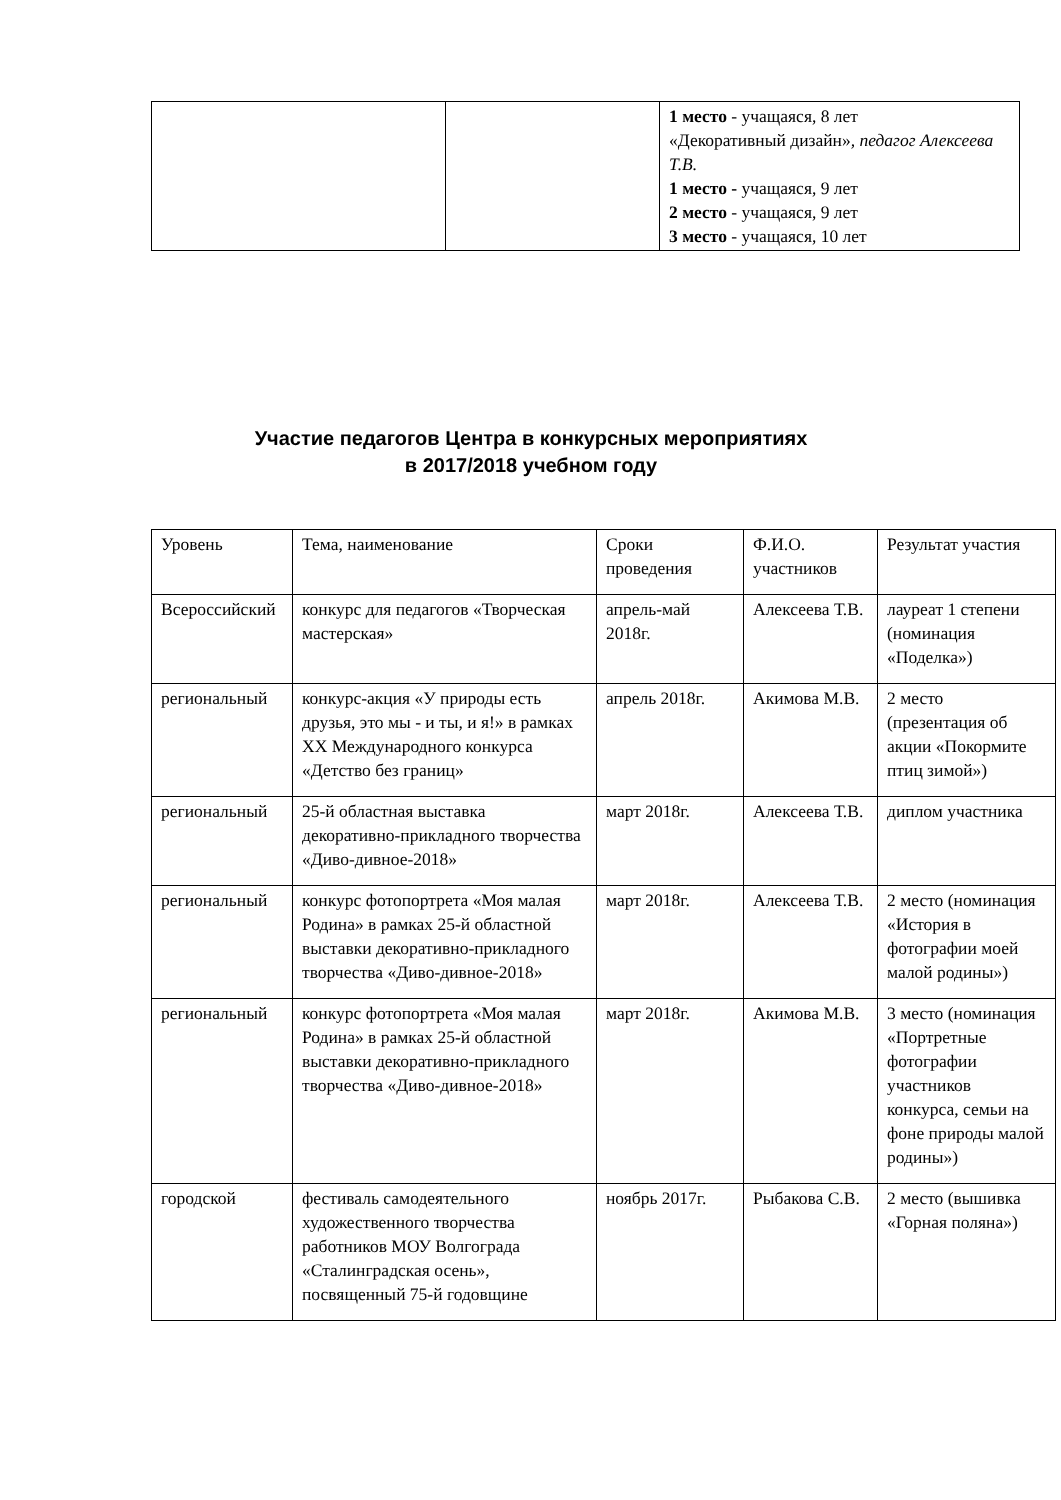| | | 1 место - учащаяся, 8 лет «Декоративный дизайн» , педагог Алексеева Т.В. 1 место - учащаяся, 9 лет 2 место - учащаяся, 9 лет 3 место - учащаяся, 10 лет |
Участие педагогов Центра в конкурсных мероприятиях
в 2017/2018 учебном году
| Уровень | Тема, наименование | Сроки проведения | Ф.И.О. участников | Результат участия |
| Всероссийский | конкурс для педагогов «Творческая мастерская» | апрель-май 2018г. | Алексеева Т.В. | лауреат 1 степени (номинация «Поделка») |
| региональный | конкурс-акция «У природы есть друзья, это мы - и ты, и я!» в рамках XX Международного конкурса «Детство без границ» | апрель 2018г. | Акимова М.В. | 2 место (презентация об акции «Покормите птиц зимой») |
| региональный | 25-й областная выставка декоративно-прикладного творчества «Диво-дивное-2018» | март 2018г. | Алексеева Т.В. | диплом участника |
| региональный | конкурс фотопортрета «Моя малая Родина» в рамках 25-й областной выставки декоративно-прикладного творчества «Диво-дивное-2018» | март 2018г. | Алексеева Т.В. | 2 место (номинация «История в фотографии моей малой родины») |
| региональный | конкурс фотопортрета «Моя малая Родина» в рамках 25-й областной выставки декоративно-прикладного творчества «Диво-дивное-2018» | март 2018г. | Акимова М.В. | 3 место (номинация «Портретные фотографии участников конкурса, семьи на фоне природы малой родины») |
| городской | фестиваль самодеятельного художественного творчества работников МОУ Волгограда «Сталинградская осень», посвященный 75-й годовщине | ноябрь 2017г. | Рыбакова С.В. | 2 место (вышивка «Горная поляна») |